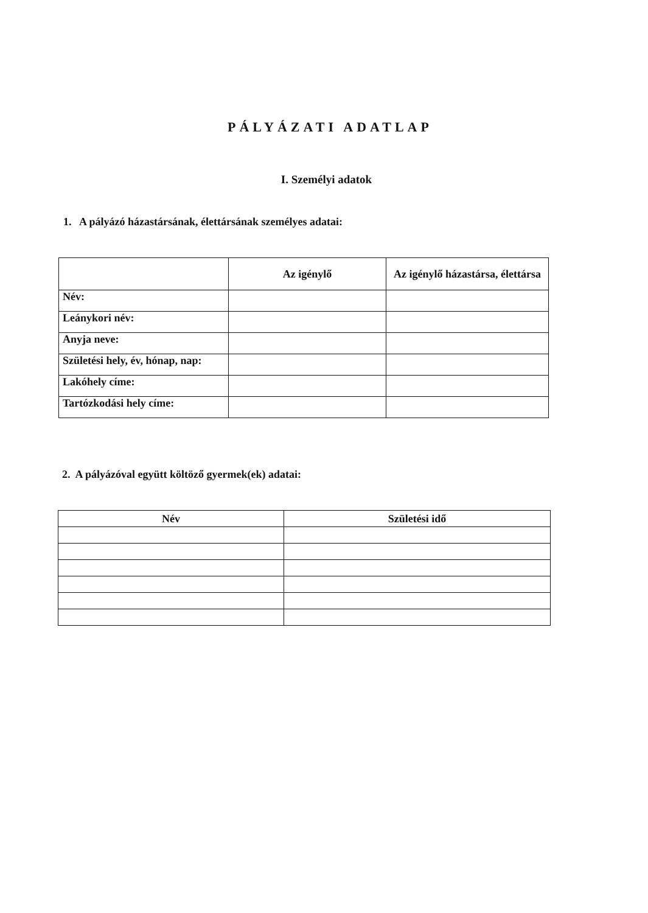PÁLYÁZATI ADATLAP
I. Személyi adatok
1. A pályázó házastársának, élettársának személyes adatai:
| | Az igénylő | Az igénylő házastársa, élettársa |
| --- | --- | --- |
| Név: | | |
| Leánykori név: | | |
| Anyja neve: | | |
| Születési hely, év, hónap, nap: | | |
| Lakóhely címe: | | |
| Tartózkodási hely címe: | | |
2. A pályázóval együtt költöző gyermek(ek) adatai:
| Név | Születési idő |
| --- | --- |